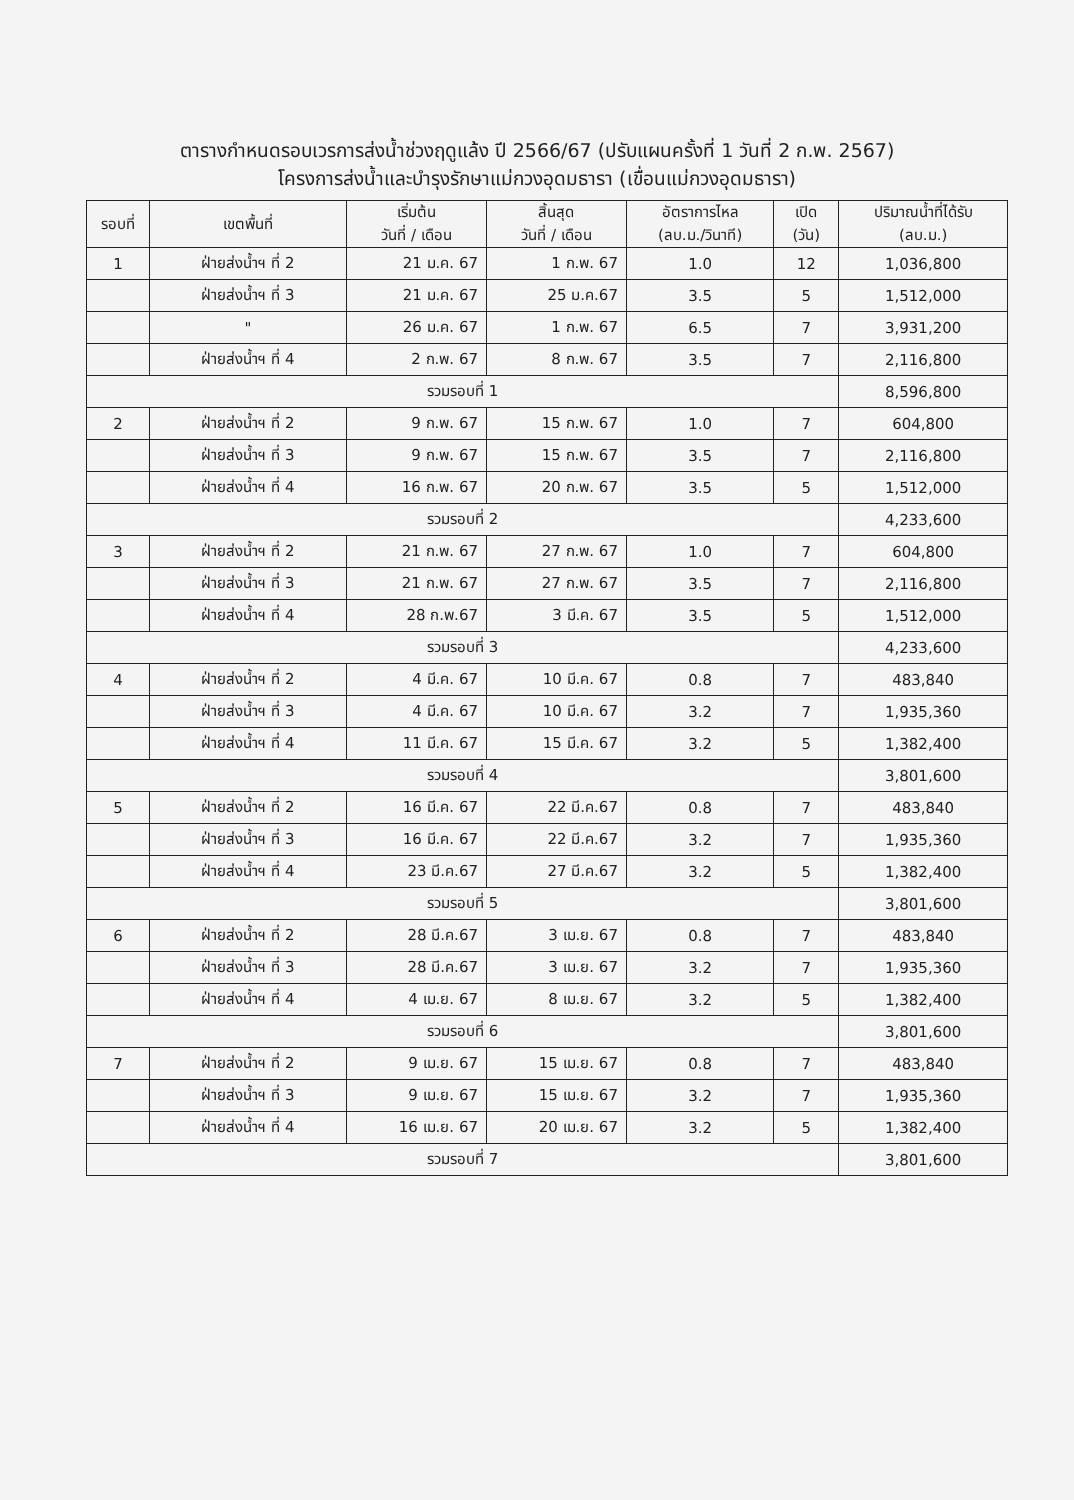ตารางกำหนดรอบเวรการส่งน้ำช่วงฤดูแล้ง ปี 2566/67 (ปรับแผนครั้งที่ 1 วันที่ 2 ก.พ. 2567)
โครงการส่งน้ำและบำรุงรักษาแม่กวงอุดมธารา (เขื่อนแม่กวงอุดมธารา)
| รอบที่ | เขตพื้นที่ | เริ่มต้น วันที่ / เดือน | สิ้นสุด วันที่ / เดือน | อัตราการไหล (ลบ.ม./วินาที) | เปิด (วัน) | ปริมาณน้ำที่ได้รับ (ลบ.ม.) |
| --- | --- | --- | --- | --- | --- | --- |
| 1 | ฝ่ายส่งน้ำฯ ที่ 2 | 21 ม.ค. 67 | 1 ก.พ. 67 | 1.0 | 12 | 1,036,800 |
| | ฝ่ายส่งน้ำฯ ที่ 3 | 21 ม.ค. 67 | 25 ม.ค.67 | 3.5 | 5 | 1,512,000 |
| | " | 26 ม.ค. 67 | 1 ก.พ. 67 | 6.5 | 7 | 3,931,200 |
| | ฝ่ายส่งน้ำฯ ที่ 4 | 2 ก.พ. 67 | 8 ก.พ. 67 | 3.5 | 7 | 2,116,800 |
| รวมรอบที่ 1 | | | | | | 8,596,800 |
| 2 | ฝ่ายส่งน้ำฯ ที่ 2 | 9 ก.พ. 67 | 15 ก.พ. 67 | 1.0 | 7 | 604,800 |
| | ฝ่ายส่งน้ำฯ ที่ 3 | 9 ก.พ. 67 | 15 ก.พ. 67 | 3.5 | 7 | 2,116,800 |
| | ฝ่ายส่งน้ำฯ ที่ 4 | 16 ก.พ. 67 | 20 ก.พ. 67 | 3.5 | 5 | 1,512,000 |
| รวมรอบที่ 2 | | | | | | 4,233,600 |
| 3 | ฝ่ายส่งน้ำฯ ที่ 2 | 21 ก.พ. 67 | 27 ก.พ. 67 | 1.0 | 7 | 604,800 |
| | ฝ่ายส่งน้ำฯ ที่ 3 | 21 ก.พ. 67 | 27 ก.พ. 67 | 3.5 | 7 | 2,116,800 |
| | ฝ่ายส่งน้ำฯ ที่ 4 | 28 ก.พ.67 | 3 มี.ค. 67 | 3.5 | 5 | 1,512,000 |
| รวมรอบที่ 3 | | | | | | 4,233,600 |
| 4 | ฝ่ายส่งน้ำฯ ที่ 2 | 4 มี.ค. 67 | 10 มี.ค. 67 | 0.8 | 7 | 483,840 |
| | ฝ่ายส่งน้ำฯ ที่ 3 | 4 มี.ค. 67 | 10 มี.ค. 67 | 3.2 | 7 | 1,935,360 |
| | ฝ่ายส่งน้ำฯ ที่ 4 | 11 มี.ค. 67 | 15 มี.ค. 67 | 3.2 | 5 | 1,382,400 |
| รวมรอบที่ 4 | | | | | | 3,801,600 |
| 5 | ฝ่ายส่งน้ำฯ ที่ 2 | 16 มี.ค. 67 | 22 มี.ค.67 | 0.8 | 7 | 483,840 |
| | ฝ่ายส่งน้ำฯ ที่ 3 | 16 มี.ค. 67 | 22 มี.ค.67 | 3.2 | 7 | 1,935,360 |
| | ฝ่ายส่งน้ำฯ ที่ 4 | 23 มี.ค.67 | 27 มี.ค.67 | 3.2 | 5 | 1,382,400 |
| รวมรอบที่ 5 | | | | | | 3,801,600 |
| 6 | ฝ่ายส่งน้ำฯ ที่ 2 | 28 มี.ค.67 | 3 เม.ย. 67 | 0.8 | 7 | 483,840 |
| | ฝ่ายส่งน้ำฯ ที่ 3 | 28 มี.ค.67 | 3 เม.ย. 67 | 3.2 | 7 | 1,935,360 |
| | ฝ่ายส่งน้ำฯ ที่ 4 | 4 เม.ย. 67 | 8 เม.ย. 67 | 3.2 | 5 | 1,382,400 |
| รวมรอบที่ 6 | | | | | | 3,801,600 |
| 7 | ฝ่ายส่งน้ำฯ ที่ 2 | 9 เม.ย. 67 | 15 เม.ย. 67 | 0.8 | 7 | 483,840 |
| | ฝ่ายส่งน้ำฯ ที่ 3 | 9 เม.ย. 67 | 15 เม.ย. 67 | 3.2 | 7 | 1,935,360 |
| | ฝ่ายส่งน้ำฯ ที่ 4 | 16 เม.ย. 67 | 20 เม.ย. 67 | 3.2 | 5 | 1,382,400 |
| รวมรอบที่ 7 | | | | | | 3,801,600 |